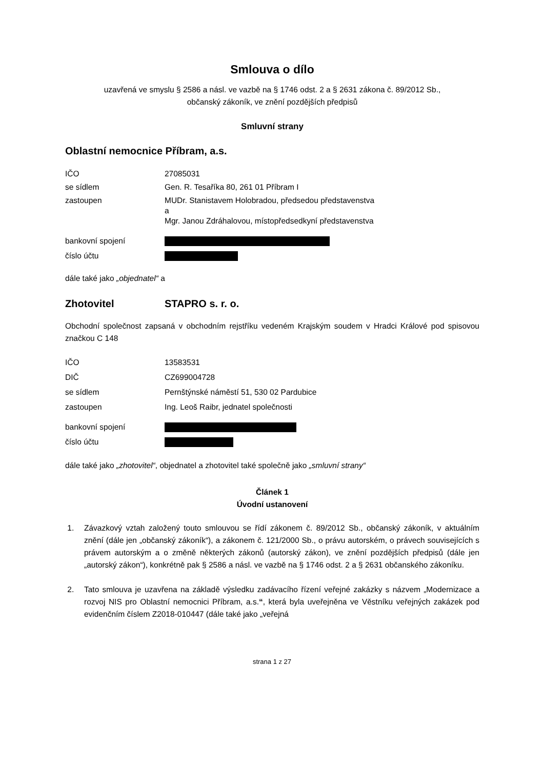Smlouva o dílo
uzavřená ve smyslu § 2586 a násl. ve vazbě na § 1746 odst. 2 a § 2631 zákona č. 89/2012 Sb.,
občanský zákoník, ve znění pozdějších předpisů
Smluvní strany
Oblastní nemocnice Příbram, a.s.
IČO 27085031
se sídlem Gen. R. Tesaříka 80, 261 01 Příbram I
zastoupen
MUDr. Stanistavem Holobradou, předsedou představenstva
a
Mgr. Janou Zdráhalovou, místopředsedkyní představenstva
bankovní spojení
číslo účtu
dále také jako „objednatel“ a
Zhotovitel STAPRO s. r. o.
Obchodní společnost zapsaná v obchodním rejstříku vedeném Krajským soudem v Hradci Králové pod spisovou značkou C 148
IČO 13583531
DIČ CZ699004728
se sídlem Pernštýnské náměstí 51, 530 02 Pardubice
zastoupen Ing. Leoš Raibr, jednatel společnosti
bankovní spojení
číslo účtu
dále také jako „zhotovitel“, objednatel a zhotovitel také společně jako „smluvní strany“
Článek 1
Úvodní ustanovení
1. Závazkový vztah založený touto smlouvou se řídí zákonem č. 89/2012 Sb., občanský zákoník, v aktuálním znění (dále jen „občanský zákoník“), a zákonem č. 121/2000 Sb., o právu autorském, o právech souvisejících s právem autorským a o změně některých zákonů (autorský zákon), ve znění pozdějších předpisů (dále jen „autorský zákon“), konkrétně pak § 2586 a násl. ve vazbě na § 1746 odst. 2 a § 2631 občanského zákoníku.
2. Tato smlouva je uzavřena na základě výsledku zadávacího řízení veřejné zakázky s názvem „Modernizace a rozvoj NIS pro Oblastní nemocnici Příbram, a.s.“, která byla uveřejněna ve Věstníku veřejných zakázek pod evidenčním číslem Z2018-010447 (dále také jako „veřejná
strana 1 z 27